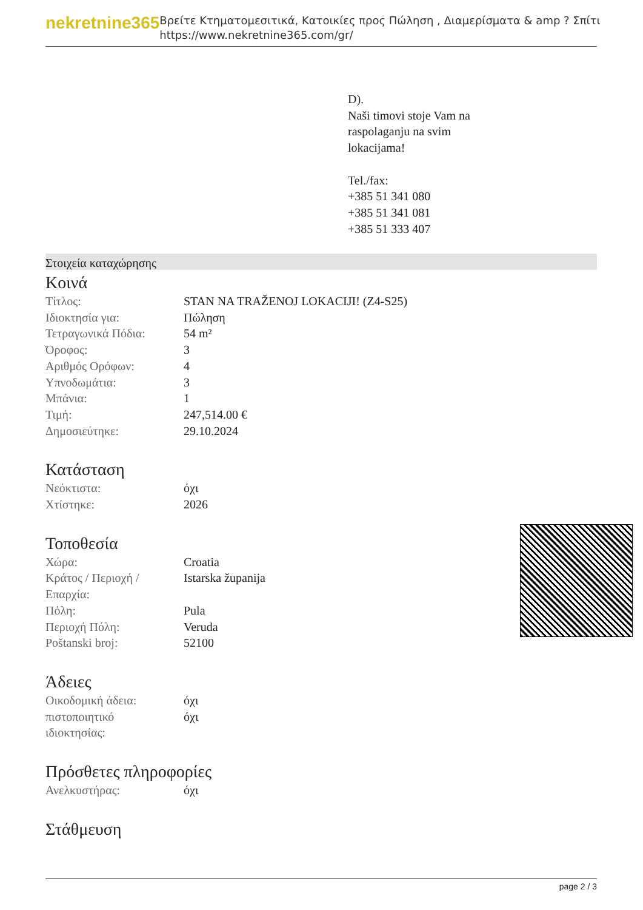nekretnine365
Βρείτε Κτηματομεσιτικά, Κατοικίες προς Πώληση , Διαμερίσματα & amp ? Σπίτι
https://www.nekretnine365.com/gr/
D).
Naši timovi stoje Vam na
raspolaganju na svim
lokacijama!
Tel./fax:
+385 51 341 080
+385 51 341 081
+385 51 333 407
Στοιχεία καταχώρησης
Κοινά
| Τίτλος: | STAN NA TRAŽENOJ LOKACIJI! (Z4-S25) |
| Ιδιοκτησία για: | Πώληση |
| Τετραγωνικά Πόδια: | 54 m² |
| Όροφος: | 3 |
| Αριθμός Ορόφων: | 4 |
| Υπνοδωμάτια: | 3 |
| Μπάνια: | 1 |
| Τιμή: | 247,514.00 € |
| Δημοσιεύτηκε: | 29.10.2024 |
Κατάσταση
| Νεόκτιστα: | όχι |
| Χτίστηκε: | 2026 |
Τοποθεσία
| Χώρα: | Croatia |
| Κράτος / Περιοχή / Επαρχία: | Istarska županija |
| Πόλη: | Pula |
| Περιοχή Πόλη: | Veruda |
| Poštanski broj: | 52100 |
Άδειες
| Οικοδομική άδεια: | όχι |
| πιστοποιητικό ιδιοκτησίας: | όχι |
Πρόσθετες πληροφορίες
| Ανελκυστήρας: | όχι |
Στάθμευση
page 2 / 3